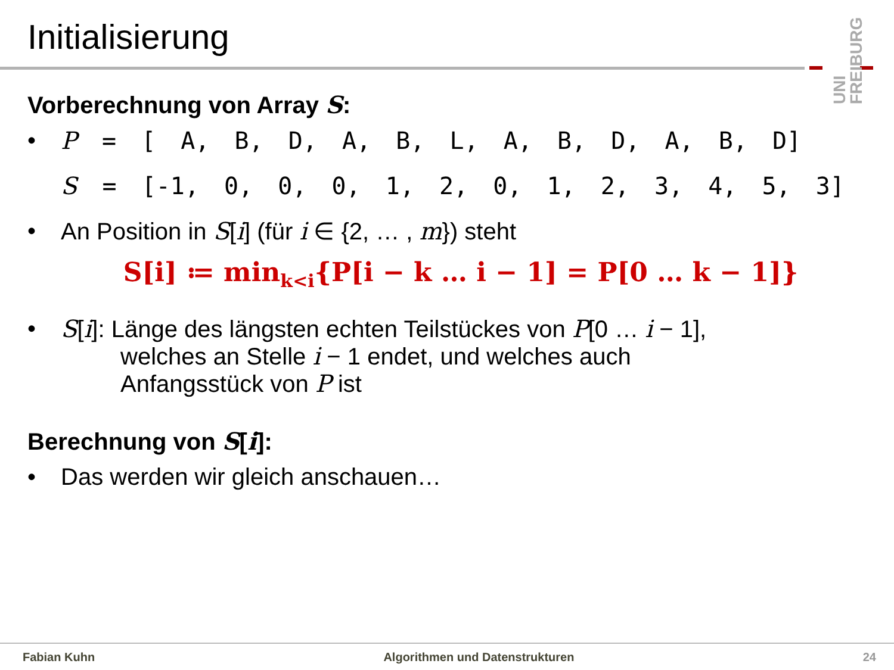Initialisierung
UNI FREIBURG
Vorberechnung von Array S:
• P = [ A, B, D, A, B, L, A, B, D, A, B, D]
S = [-1, 0, 0, 0, 1, 2, 0, 1, 2, 3, 4, 5, 3]
• An Position in S[i] (für i ∈ {2, … , m}) steht
S[i] ≔ min<sub>k<i</sub>{P[i − k … i − 1] = P[0 … k − 1]}
• S[i]: Länge des längsten echten Teilstückes von P[0 … i − 1],
welches an Stelle i − 1 endet, und welches auch
Anfangsstück von P ist
Berechnung von S[i]:
• Das werden wir gleich anschauen…
Fabian Kuhn Algorithmen und Datenstrukturen 24